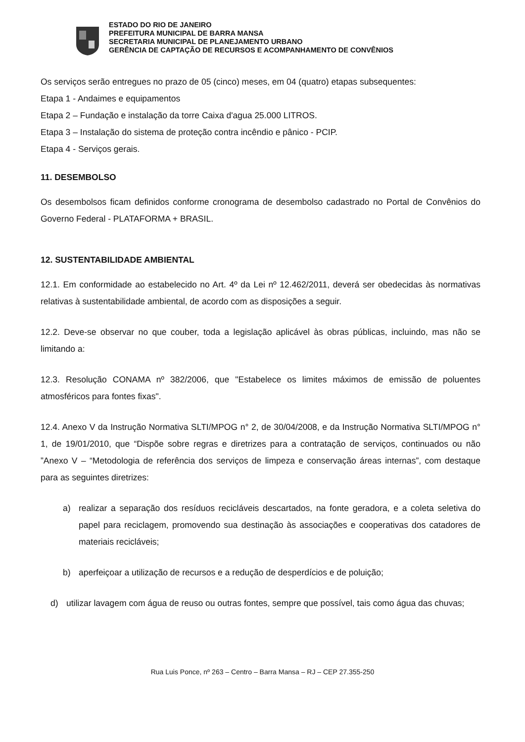ESTADO DO RIO DE JANEIRO
PREFEITURA MUNICIPAL DE BARRA MANSA
SECRETARIA MUNICIPAL DE PLANEJAMENTO URBANO
GERÊNCIA DE CAPTAÇÃO DE RECURSOS E ACOMPANHAMENTO DE CONVÊNIOS
Os serviços serão entregues no prazo de 05 (cinco) meses, em 04 (quatro) etapas subsequentes:
Etapa 1 - Andaimes e equipamentos
Etapa 2 – Fundação e instalação da torre Caixa d'agua 25.000 LITROS.
Etapa 3 – Instalação do sistema de proteção contra incêndio e pânico - PCIP.
Etapa 4 - Serviços gerais.
11. DESEMBOLSO
Os desembolsos ficam definidos conforme cronograma de desembolso cadastrado no Portal de Convênios do Governo Federal - PLATAFORMA + BRASIL.
12. SUSTENTABILIDADE AMBIENTAL
12.1. Em conformidade ao estabelecido no Art. 4º da Lei nº 12.462/2011, deverá ser obedecidas às normativas relativas à sustentabilidade ambiental, de acordo com as disposições a seguir.
12.2. Deve-se observar no que couber, toda a legislação aplicável às obras públicas, incluindo, mas não se limitando a:
12.3. Resolução CONAMA nº 382/2006, que "Estabelece os limites máximos de emissão de poluentes atmosféricos para fontes fixas".
12.4. Anexo V da Instrução Normativa SLTI/MPOG n° 2, de 30/04/2008, e da Instrução Normativa SLTI/MPOG n° 1, de 19/01/2010, que “Dispõe sobre regras e diretrizes para a contratação de serviços, continuados ou não ”Anexo V – “Metodologia de referência dos serviços de limpeza e conservação áreas internas”, com destaque para as seguintes diretrizes:
a) realizar a separação dos resíduos recicláveis descartados, na fonte geradora, e a coleta seletiva do papel para reciclagem, promovendo sua destinação às associações e cooperativas dos catadores de materiais recicláveis;
b) aperfeiçoar a utilização de recursos e a redução de desperdícios e de poluição;
d) utilizar lavagem com água de reuso ou outras fontes, sempre que possível, tais como água das chuvas;
Rua Luis Ponce, nº 263 – Centro – Barra Mansa – RJ – CEP 27.355-250